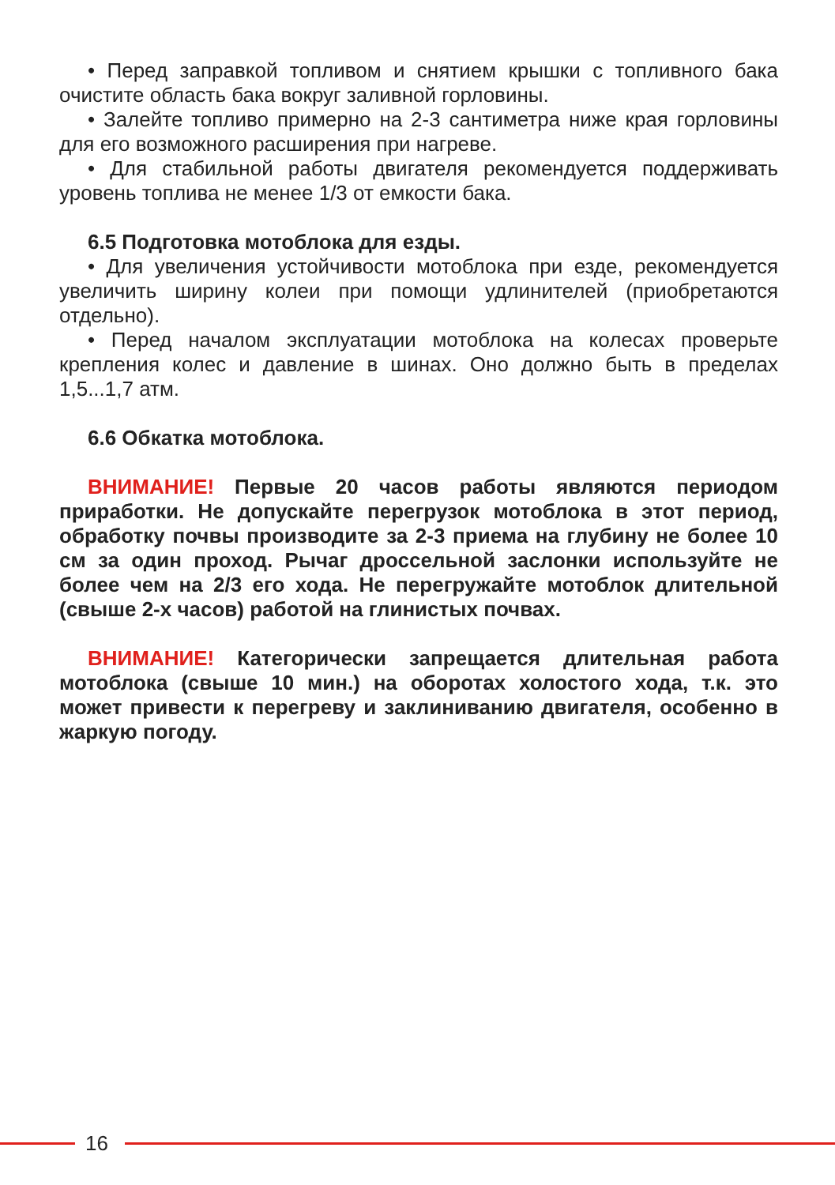• Перед заправкой топливом и снятием крышки с топливного бака очистите область бака вокруг заливной горловины.
• Залейте топливо примерно на 2-3 сантиметра ниже края горловины для его возможного расширения при нагреве.
• Для стабильной работы двигателя рекомендуется поддерживать уровень топлива не менее 1/3 от емкости бака.
6.5 Подготовка мотоблока для езды.
• Для увеличения устойчивости мотоблока при езде, рекомендуется увеличить ширину колеи при помощи удлинителей (приобретаются отдельно).
• Перед началом эксплуатации мотоблока на колесах проверьте крепления колес и давление в шинах. Оно должно быть в пределах 1,5...1,7 атм.
6.6 Обкатка мотоблока.
ВНИМАНИЕ! Первые 20 часов работы являются периодом приработки. Не допускайте перегрузок мотоблока в этот период, обработку почвы производите за 2-3 приема на глубину не более 10 см за один проход. Рычаг дроссельной заслонки используйте не более чем на 2/3 его хода. Не перегружайте мотоблок длительной (свыше 2-х часов) работой на глинистых почвах.
ВНИМАНИЕ! Категорически запрещается длительная работа мотоблока (свыше 10 мин.) на оборотах холостого хода, т.к. это может привести к перегреву и заклиниванию двигателя, особенно в жаркую погоду.
16